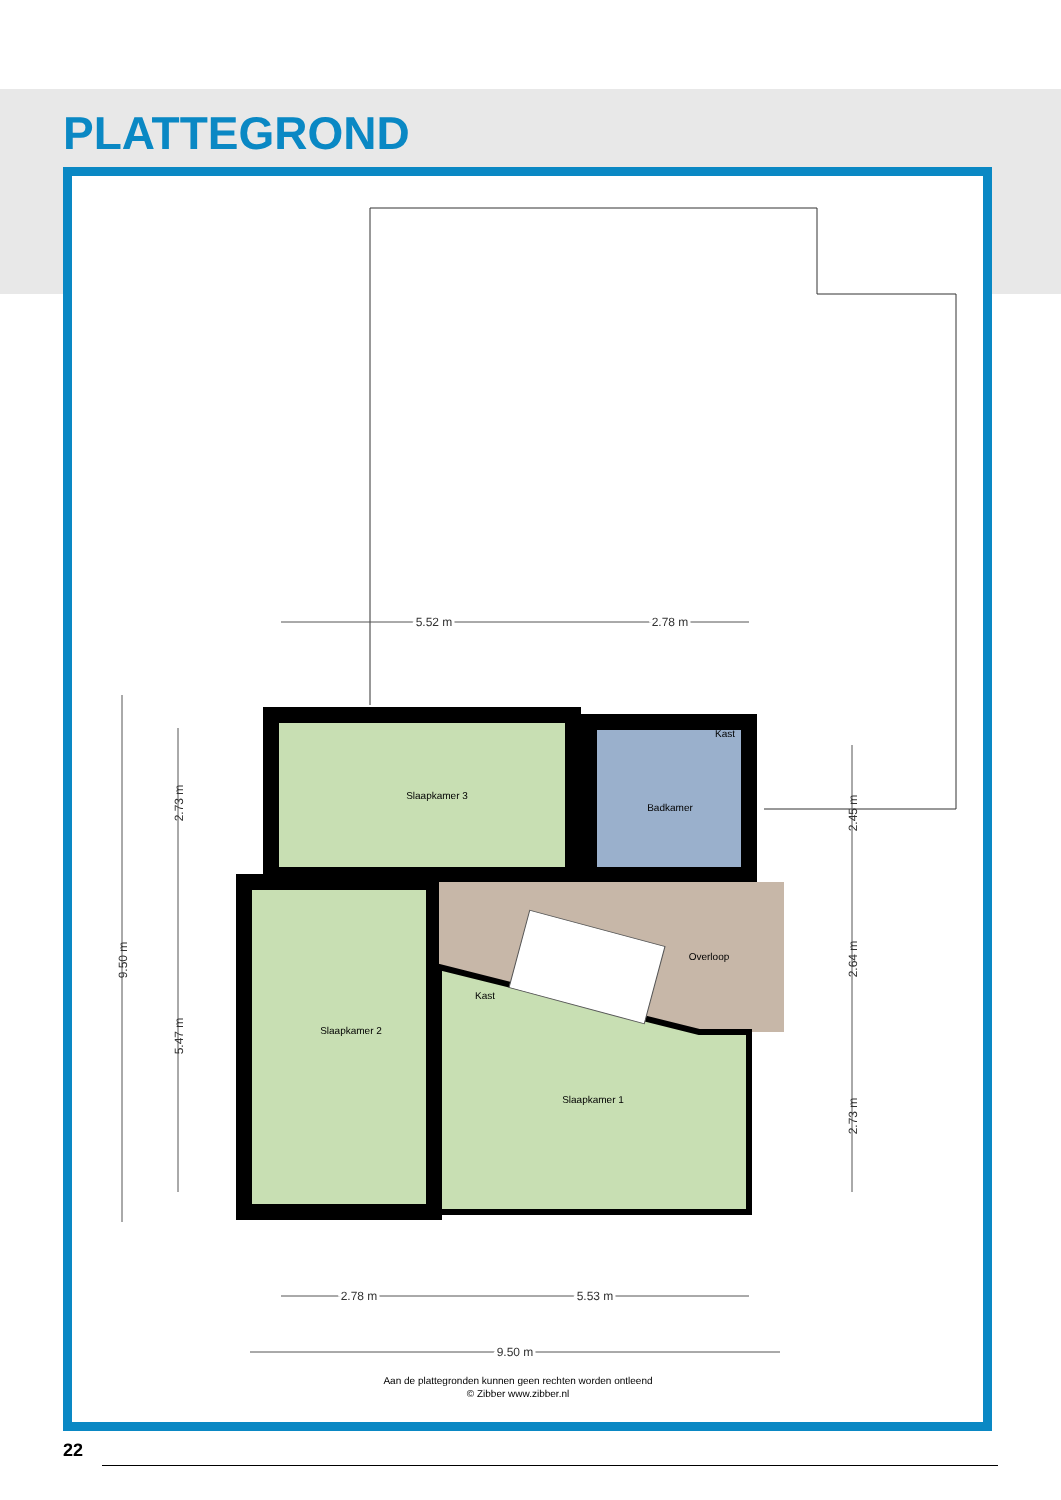PLATTEGROND
Slaapkamer 3
Badkamer
Kast
Overloop
Kast
Slaapkamer 2
Slaapkamer 1
5.52 m
2.78 m
2.78 m
5.53 m
9.50 m
9.50 m
2.73 m
5.47 m
2.45 m
2.64 m
2.73 m
Aan de plattegronden kunnen geen rechten worden ontleend
© Zibber www.zibber.nl
22